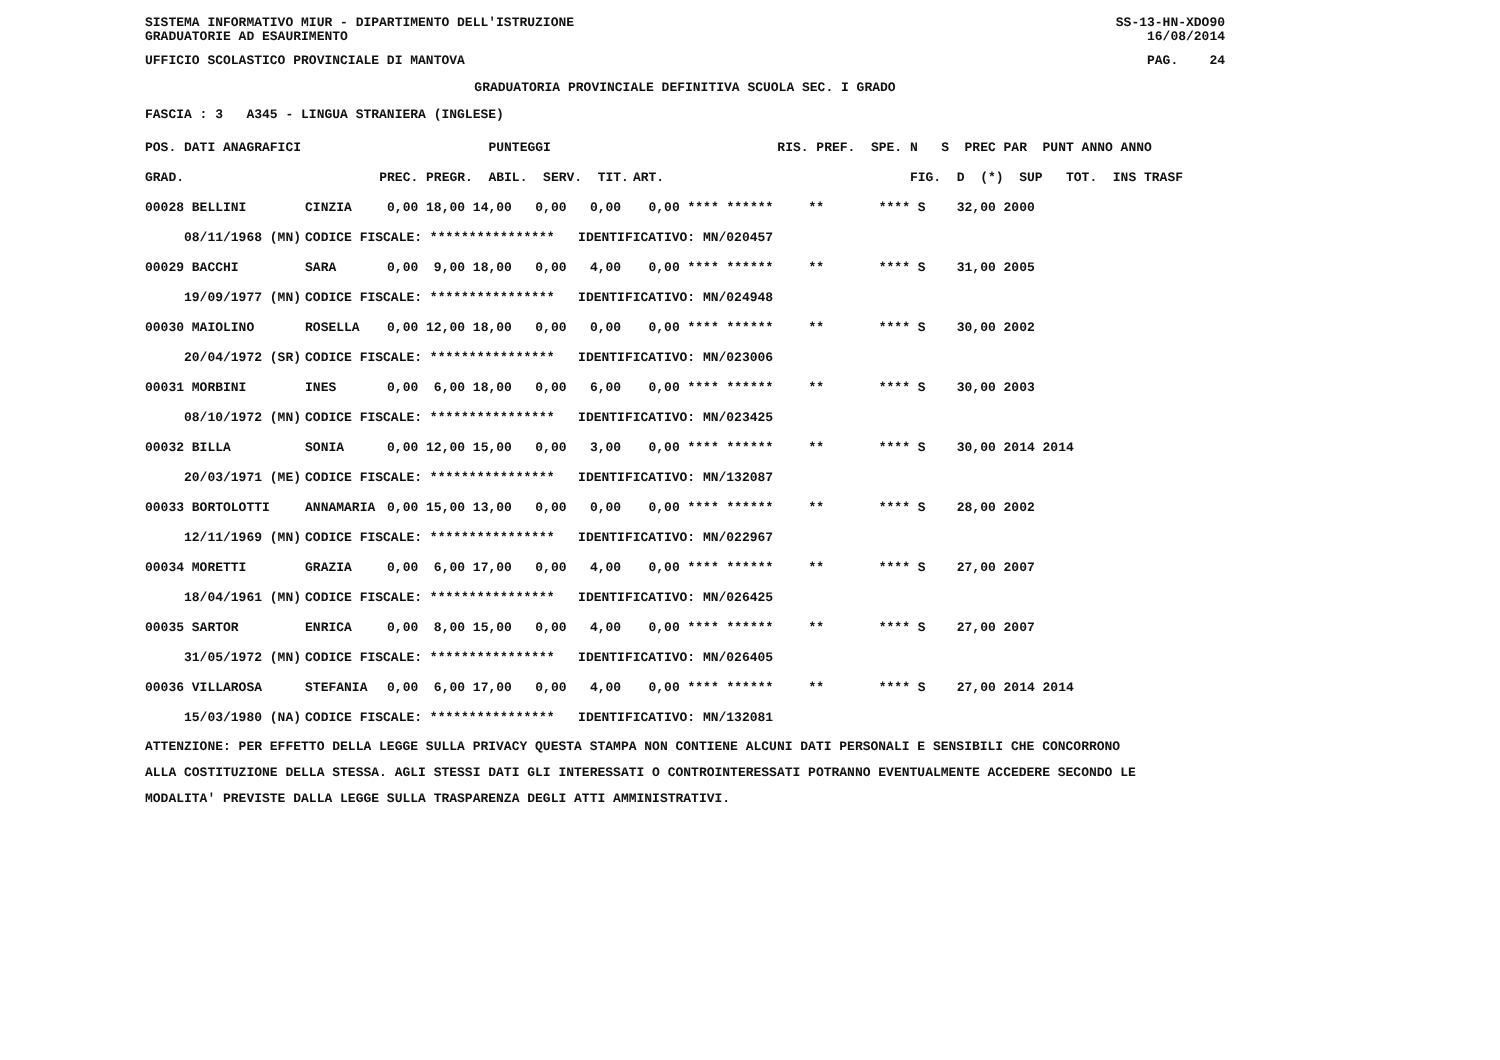SISTEMA INFORMATIVO MIUR - DIPARTIMENTO DELL'ISTRUZIONE
GRADUATORIE AD ESAURIMENTO SS-13-HN-XDO90
16/08/2014
UFFICIO SCOLASTICO PROVINCIALE DI MANTOVA PAG. 24
GRADUATORIA PROVINCIALE DEFINITIVA SCUOLA SEC. I GRADO
FASCIA : 3 A345 - LINGUA STRANIERA (INGLESE)
| POS. DATI ANAGRAFICI | | PUNTEGGI | | RIS. PREF. SPE. N S PREC PAR PUNT ANNO ANNO |
| --- | --- | --- | --- | --- |
| GRAD. | | PREC. PREGR. ABIL. SERV. TIT. | ART. | FIG. D (*) SUP TOT. INS TRASF |
| 00028 BELLINI | CINZIA | 0,00 18,00 14,00 0,00 0,00 | 0,00 **** ****** | ** **** S 32,00 2000 |
| 08/11/1968 (MN) | CODICE FISCALE: **************** IDENTIFICATIVO: MN/020457 | | | |
| 00029 BACCHI | SARA | 0,00 9,00 18,00 0,00 4,00 | 0,00 **** ****** | ** **** S 31,00 2005 |
| 19/09/1977 (MN) | CODICE FISCALE: **************** IDENTIFICATIVO: MN/024948 | | | |
| 00030 MAIOLINO | ROSELLA | 0,00 12,00 18,00 0,00 0,00 | 0,00 **** ****** | ** **** S 30,00 2002 |
| 20/04/1972 (SR) | CODICE FISCALE: **************** IDENTIFICATIVO: MN/023006 | | | |
| 00031 MORBINI | INES | 0,00 6,00 18,00 0,00 6,00 | 0,00 **** ****** | ** **** S 30,00 2003 |
| 08/10/1972 (MN) | CODICE FISCALE: **************** IDENTIFICATIVO: MN/023425 | | | |
| 00032 BILLA | SONIA | 0,00 12,00 15,00 0,00 3,00 | 0,00 **** ****** | ** **** S 30,00 2014 2014 |
| 20/03/1971 (ME) | CODICE FISCALE: **************** IDENTIFICATIVO: MN/132087 | | | |
| 00033 BORTOLOTTI | ANNAMARIA | 0,00 15,00 13,00 0,00 0,00 | 0,00 **** ****** | ** **** S 28,00 2002 |
| 12/11/1969 (MN) | CODICE FISCALE: **************** IDENTIFICATIVO: MN/022967 | | | |
| 00034 MORETTI | GRAZIA | 0,00 6,00 17,00 0,00 4,00 | 0,00 **** ****** | ** **** S 27,00 2007 |
| 18/04/1961 (MN) | CODICE FISCALE: **************** IDENTIFICATIVO: MN/026425 | | | |
| 00035 SARTOR | ENRICA | 0,00 8,00 15,00 0,00 4,00 | 0,00 **** ****** | ** **** S 27,00 2007 |
| 31/05/1972 (MN) | CODICE FISCALE: **************** IDENTIFICATIVO: MN/026405 | | | |
| 00036 VILLAROSA | STEFANIA | 0,00 6,00 17,00 0,00 4,00 | 0,00 **** ****** | ** **** S 27,00 2014 2014 |
| 15/03/1980 (NA) | CODICE FISCALE: **************** IDENTIFICATIVO: MN/132081 | | | |
ATTENZIONE: PER EFFETTO DELLA LEGGE SULLA PRIVACY QUESTA STAMPA NON CONTIENE ALCUNI DATI PERSONALI E SENSIBILI CHE CONCORRONO
ALLA COSTITUZIONE DELLA STESSA. AGLI STESSI DATI GLI INTERESSATI O CONTROINTERESSATI POTRANNO EVENTUALMENTE ACCEDERE SECONDO LE
MODALITA' PREVISTE DALLA LEGGE SULLA TRASPARENZA DEGLI ATTI AMMINISTRATIVI.